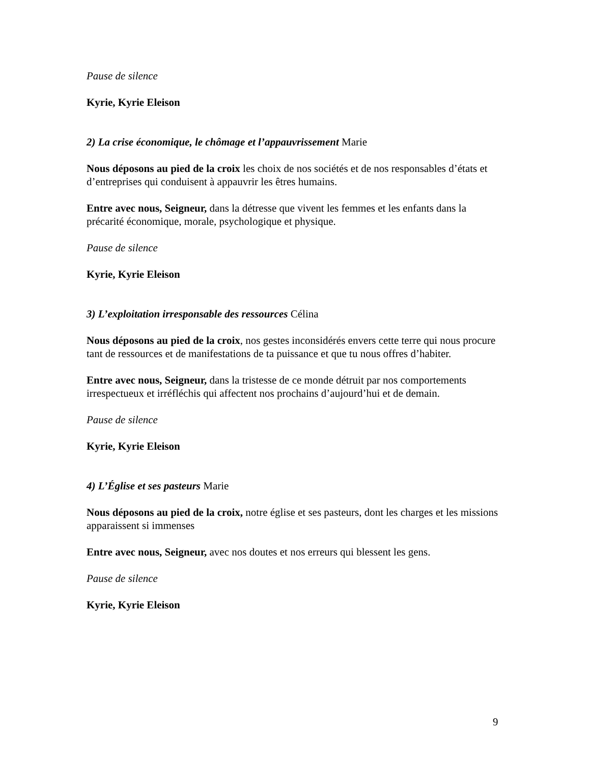Pause de silence
Kyrie, Kyrie Eleison
2) La crise économique, le chômage et l’appauvrissement Marie
Nous déposons au pied de la croix les choix de nos sociétés et de nos responsables d’états et d’entreprises qui conduisent à appauvrir les êtres humains.
Entre avec nous, Seigneur, dans la détresse que vivent les femmes et les enfants dans la précarité économique, morale, psychologique et physique.
Pause de silence
Kyrie, Kyrie Eleison
3) L’exploitation irresponsable des ressources Célina
Nous déposons au pied de la croix, nos gestes inconsidérés envers cette terre qui nous procure tant de ressources et de manifestations de ta puissance et que tu nous offres d’habiter.
Entre avec nous, Seigneur, dans la tristesse de ce monde détruit par nos comportements irrespectueux et irréfléchis qui affectent nos prochains d’aujourd’hui et de demain.
Pause de silence
Kyrie, Kyrie Eleison
4) L’Église et ses pasteurs Marie
Nous déposons au pied de la croix, notre église et ses pasteurs, dont les charges et les missions apparaissent si immenses
Entre avec nous, Seigneur, avec nos doutes et nos erreurs qui blessent les gens.
Pause de silence
Kyrie, Kyrie Eleison
9